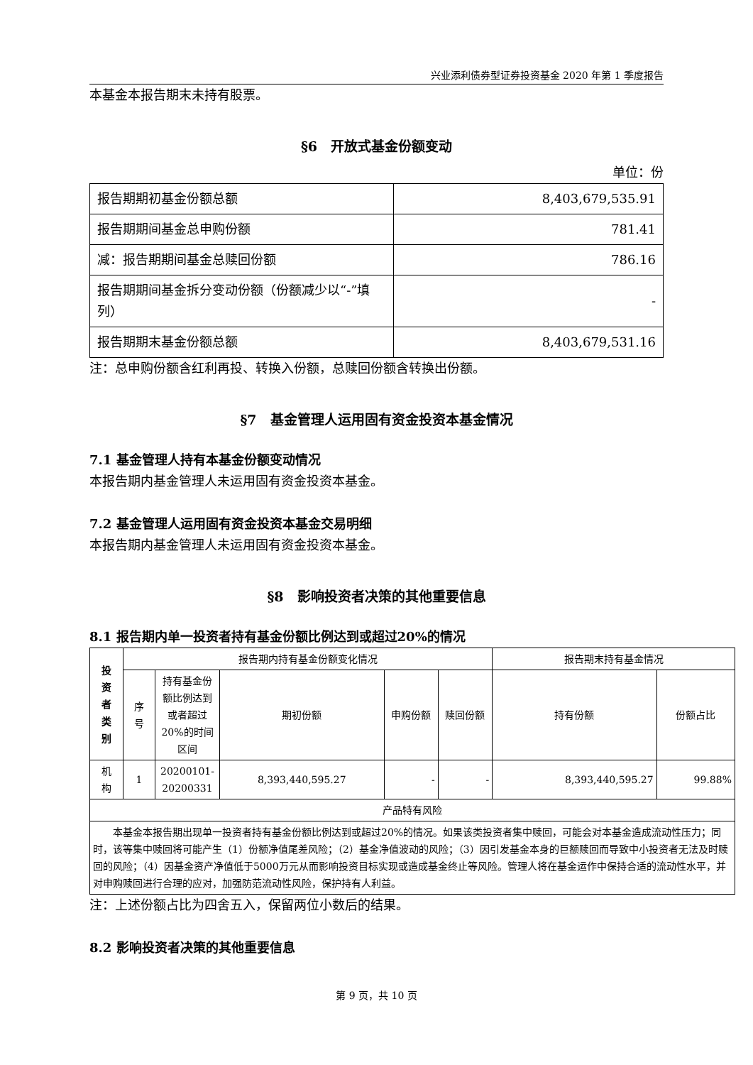兴业添利债券型证券投资基金 2020 年第 1 季度报告
本基金本报告期末未持有股票。
§6　开放式基金份额变动
单位：份
| 报告期期初基金份额总额 | 8,403,679,535.91 |
| 报告期期间基金总申购份额 | 781.41 |
| 减：报告期期间基金总赎回份额 | 786.16 |
| 报告期期间基金拆分变动份额（份额减少以“-”填列） | - |
| 报告期期末基金份额总额 | 8,403,679,531.16 |
注：总申购份额含红利再投、转换入份额，总赎回份额含转换出份额。
§7　基金管理人运用固有资金投资本基金情况
7.1 基金管理人持有本基金份额变动情况
本报告期内基金管理人未运用固有资金投资本基金。
7.2 基金管理人运用固有资金投资本基金交易明细
本报告期内基金管理人未运用固有资金投资本基金。
§8　影响投资者决策的其他重要信息
8.1 报告期内单一投资者持有基金份额比例达到或超过20%的情况
| 投 资 者 类 别 | 报告期内持有基金份额变化情况 | | | | | 报告期末持有基金情况 | |
| --- | --- | --- | --- | --- | --- | --- | --- |
| | 序 号 | 持有基金份额比例达到或者超过20%的时间区间 | 期初份额 | 申购份额 | 赎回份额 | 持有份额 | 份额占比 |
| 机 构 | 1 | 20200101-20200331 | 8,393,440,595.27 | - | - | 8,393,440,595.27 | 99.88% |
| 产品特有风险 | | | | | | | |
| 本基金本报告期出现单一投资者持有基金份额比例达到或超过20%的情况。如果该类投资者集中赎回，可能会对本基金造成流动性压力；同时，该等集中赎回将可能产生（1）份额净值尾差风险；（2）基金净值波动的风险；（3）因引发基金本身的巨额赎回而导致中小投资者无法及时赎回的风险；（4）因基金资产净值低于5000万元从而影响投资目标实现或造成基金终止等风险。管理人将在基金运作中保持合适的流动性水平，并对申购赎回进行合理的应对，加强防范流动性风险，保护持有人利益。 | | | | | | | |
注：上述份额占比为四舍五入，保留两位小数后的结果。
8.2 影响投资者决策的其他重要信息
第 9 页，共 10 页